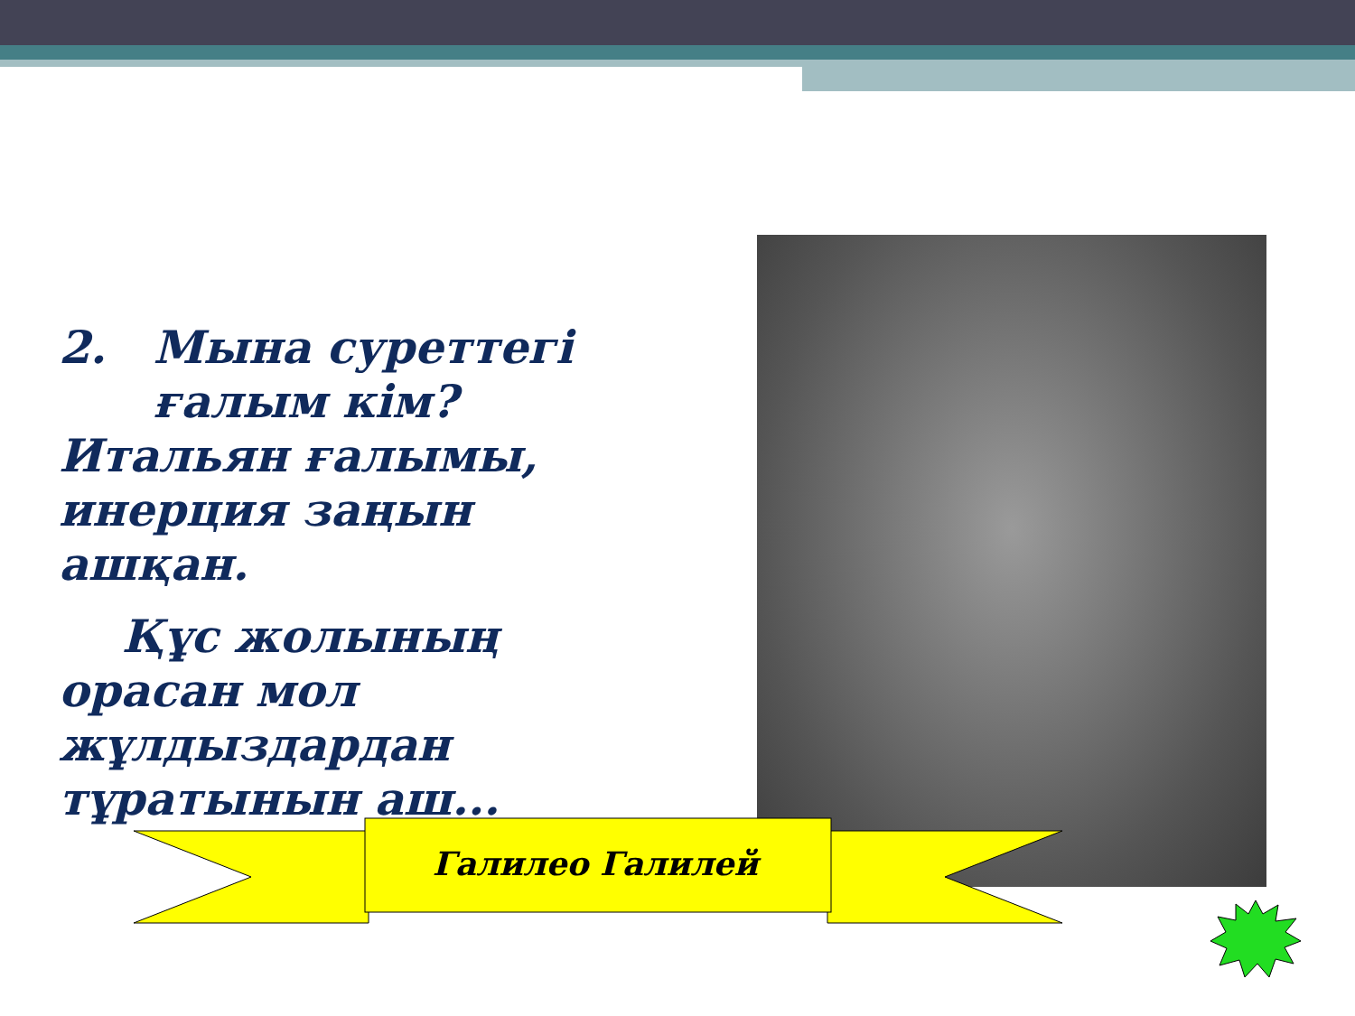2. Мына суреттегі
ғалым кім? Итальян ғалымы, инерция заңын ашқан.
Құс жолының орасан мол жұлдыздардан тұратынын аш...
Галилео Галилей